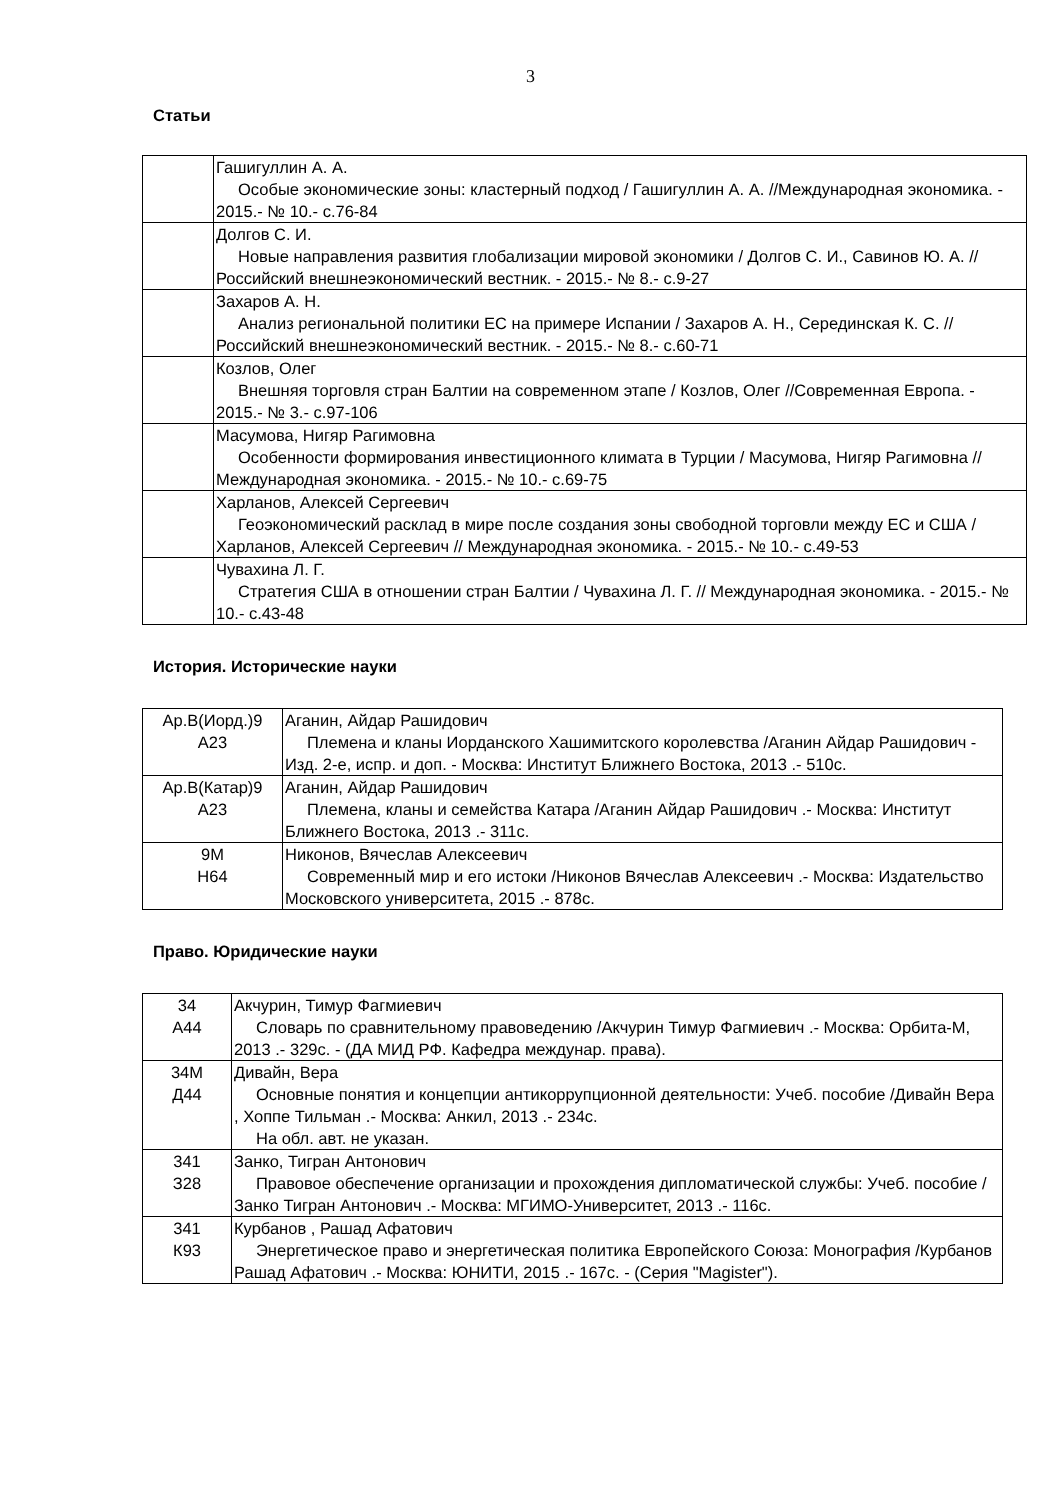3
Статьи
| | Гашигуллин А. А. Особые экономические зоны: кластерный подход / Гашигуллин А. А. //Международная экономика. - 2015.- № 10.- с.76-84 |
| | Долгов С. И. Новые направления развития глобализации мировой экономики / Долгов С. И., Савинов Ю. А. // Российский внешнеэкономический вестник. - 2015.- № 8.- с.9-27 |
| | Захаров А. Н. Анализ региональной политики ЕС на примере Испании / Захаров А. Н., Серединская К. С. // Российский внешнеэкономический вестник. - 2015.- № 8.- с.60-71 |
| | Козлов, Олег Внешняя торговля стран Балтии на современном этапе / Козлов, Олег //Современная Европа. - 2015.- № 3.- с.97-106 |
| | Масумова, Нигяр Рагимовна Особенности формирования инвестиционного климата в Турции / Масумова, Нигяр Рагимовна // Международная экономика. - 2015.- № 10.- с.69-75 |
| | Харланов, Алексей Сергеевич Геоэкономический расклад в мире после создания зоны свободной торговли между ЕС и США / Харланов, Алексей Сергеевич // Международная экономика. - 2015.- № 10.- с.49-53 |
| | Чувахина Л. Г. Стратегия США в отношении стран Балтии / Чувахина Л. Г. // Международная экономика. - 2015.- № 10.- с.43-48 |
История. Исторические науки
| Ар.В(Иорд.)9 А23 | Аганин, Айдар Рашидович Племена и кланы Иорданского Хашимитского королевства /Аганин Айдар Рашидович - Изд. 2-е, испр. и доп. - Москва: Институт Ближнего Востока, 2013 .- 510с. |
| Ар.В(Катар)9 А23 | Аганин, Айдар Рашидович Племена, кланы и семейства Катара /Аганин Айдар Рашидович .- Москва: Институт Ближнего Востока, 2013 .- 311с. |
| 9М Н64 | Никонов, Вячеслав Алексеевич Современный мир и его истоки /Никонов Вячеслав Алексеевич .- Москва: Издательство Московского университета, 2015 .- 878с. |
Право. Юридические науки
| 34 А44 | Акчурин, Тимур Фагмиевич Словарь по сравнительному правоведению /Акчурин Тимур Фагмиевич .- Москва: Орбита-М, 2013 .- 329с. - (ДА МИД РФ. Кафедра междунар. права). |
| 34М Д44 | Дивайн, Вера Основные понятия и концепции антикоррупционной деятельности: Учеб. пособие /Дивайн Вера , Хоппе Тильман .- Москва: Анкил, 2013 .- 234с. На обл. авт. не указан. |
| 341 З28 | Занко, Тигран Антонович Правовое обеспечение организации и прохождения дипломатической службы: Учеб. пособие /Занко Тигран Антонович .- Москва: МГИМО-Университет, 2013 .- 116с. |
| 341 К93 | Курбанов , Рашад Афатович Энергетическое право и энергетическая политика Европейского Союза: Монография /Курбанов Рашад Афатович .- Москва: ЮНИТИ, 2015 .- 167с. - (Серия "Magister"). |